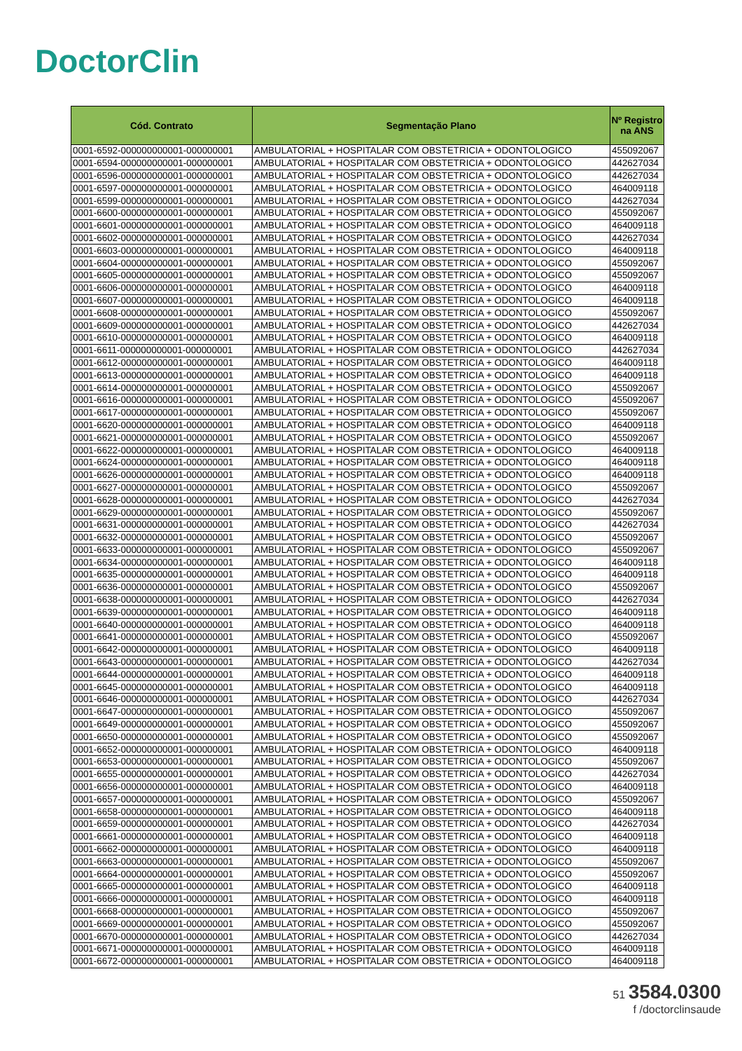DoctorClin
| Cód. Contrato | Segmentação Plano | Nº Registro na ANS |
| --- | --- | --- |
| 0001-6592-000000000001-000000001 | AMBULATORIAL + HOSPITALAR COM OBSTETRICIA + ODONTOLOGICO | 455092067 |
| 0001-6594-000000000001-000000001 | AMBULATORIAL + HOSPITALAR COM OBSTETRICIA + ODONTOLOGICO | 442627034 |
| 0001-6596-000000000001-000000001 | AMBULATORIAL + HOSPITALAR COM OBSTETRICIA + ODONTOLOGICO | 442627034 |
| 0001-6597-000000000001-000000001 | AMBULATORIAL + HOSPITALAR COM OBSTETRICIA + ODONTOLOGICO | 464009118 |
| 0001-6599-000000000001-000000001 | AMBULATORIAL + HOSPITALAR COM OBSTETRICIA + ODONTOLOGICO | 442627034 |
| 0001-6600-000000000001-000000001 | AMBULATORIAL + HOSPITALAR COM OBSTETRICIA + ODONTOLOGICO | 455092067 |
| 0001-6601-000000000001-000000001 | AMBULATORIAL + HOSPITALAR COM OBSTETRICIA + ODONTOLOGICO | 464009118 |
| 0001-6602-000000000001-000000001 | AMBULATORIAL + HOSPITALAR COM OBSTETRICIA + ODONTOLOGICO | 442627034 |
| 0001-6603-000000000001-000000001 | AMBULATORIAL + HOSPITALAR COM OBSTETRICIA + ODONTOLOGICO | 464009118 |
| 0001-6604-000000000001-000000001 | AMBULATORIAL + HOSPITALAR COM OBSTETRICIA + ODONTOLOGICO | 455092067 |
| 0001-6605-000000000001-000000001 | AMBULATORIAL + HOSPITALAR COM OBSTETRICIA + ODONTOLOGICO | 455092067 |
| 0001-6606-000000000001-000000001 | AMBULATORIAL + HOSPITALAR COM OBSTETRICIA + ODONTOLOGICO | 464009118 |
| 0001-6607-000000000001-000000001 | AMBULATORIAL + HOSPITALAR COM OBSTETRICIA + ODONTOLOGICO | 464009118 |
| 0001-6608-000000000001-000000001 | AMBULATORIAL + HOSPITALAR COM OBSTETRICIA + ODONTOLOGICO | 455092067 |
| 0001-6609-000000000001-000000001 | AMBULATORIAL + HOSPITALAR COM OBSTETRICIA + ODONTOLOGICO | 442627034 |
| 0001-6610-000000000001-000000001 | AMBULATORIAL + HOSPITALAR COM OBSTETRICIA + ODONTOLOGICO | 464009118 |
| 0001-6611-000000000001-000000001 | AMBULATORIAL + HOSPITALAR COM OBSTETRICIA + ODONTOLOGICO | 442627034 |
| 0001-6612-000000000001-000000001 | AMBULATORIAL + HOSPITALAR COM OBSTETRICIA + ODONTOLOGICO | 464009118 |
| 0001-6613-000000000001-000000001 | AMBULATORIAL + HOSPITALAR COM OBSTETRICIA + ODONTOLOGICO | 464009118 |
| 0001-6614-000000000001-000000001 | AMBULATORIAL + HOSPITALAR COM OBSTETRICIA + ODONTOLOGICO | 455092067 |
| 0001-6616-000000000001-000000001 | AMBULATORIAL + HOSPITALAR COM OBSTETRICIA + ODONTOLOGICO | 455092067 |
| 0001-6617-000000000001-000000001 | AMBULATORIAL + HOSPITALAR COM OBSTETRICIA + ODONTOLOGICO | 455092067 |
| 0001-6620-000000000001-000000001 | AMBULATORIAL + HOSPITALAR COM OBSTETRICIA + ODONTOLOGICO | 464009118 |
| 0001-6621-000000000001-000000001 | AMBULATORIAL + HOSPITALAR COM OBSTETRICIA + ODONTOLOGICO | 455092067 |
| 0001-6622-000000000001-000000001 | AMBULATORIAL + HOSPITALAR COM OBSTETRICIA + ODONTOLOGICO | 464009118 |
| 0001-6624-000000000001-000000001 | AMBULATORIAL + HOSPITALAR COM OBSTETRICIA + ODONTOLOGICO | 464009118 |
| 0001-6626-000000000001-000000001 | AMBULATORIAL + HOSPITALAR COM OBSTETRICIA + ODONTOLOGICO | 464009118 |
| 0001-6627-000000000001-000000001 | AMBULATORIAL + HOSPITALAR COM OBSTETRICIA + ODONTOLOGICO | 455092067 |
| 0001-6628-000000000001-000000001 | AMBULATORIAL + HOSPITALAR COM OBSTETRICIA + ODONTOLOGICO | 442627034 |
| 0001-6629-000000000001-000000001 | AMBULATORIAL + HOSPITALAR COM OBSTETRICIA + ODONTOLOGICO | 455092067 |
| 0001-6631-000000000001-000000001 | AMBULATORIAL + HOSPITALAR COM OBSTETRICIA + ODONTOLOGICO | 442627034 |
| 0001-6632-000000000001-000000001 | AMBULATORIAL + HOSPITALAR COM OBSTETRICIA + ODONTOLOGICO | 455092067 |
| 0001-6633-000000000001-000000001 | AMBULATORIAL + HOSPITALAR COM OBSTETRICIA + ODONTOLOGICO | 455092067 |
| 0001-6634-000000000001-000000001 | AMBULATORIAL + HOSPITALAR COM OBSTETRICIA + ODONTOLOGICO | 464009118 |
| 0001-6635-000000000001-000000001 | AMBULATORIAL + HOSPITALAR COM OBSTETRICIA + ODONTOLOGICO | 464009118 |
| 0001-6636-000000000001-000000001 | AMBULATORIAL + HOSPITALAR COM OBSTETRICIA + ODONTOLOGICO | 455092067 |
| 0001-6638-000000000001-000000001 | AMBULATORIAL + HOSPITALAR COM OBSTETRICIA + ODONTOLOGICO | 442627034 |
| 0001-6639-000000000001-000000001 | AMBULATORIAL + HOSPITALAR COM OBSTETRICIA + ODONTOLOGICO | 464009118 |
| 0001-6640-000000000001-000000001 | AMBULATORIAL + HOSPITALAR COM OBSTETRICIA + ODONTOLOGICO | 464009118 |
| 0001-6641-000000000001-000000001 | AMBULATORIAL + HOSPITALAR COM OBSTETRICIA + ODONTOLOGICO | 455092067 |
| 0001-6642-000000000001-000000001 | AMBULATORIAL + HOSPITALAR COM OBSTETRICIA + ODONTOLOGICO | 464009118 |
| 0001-6643-000000000001-000000001 | AMBULATORIAL + HOSPITALAR COM OBSTETRICIA + ODONTOLOGICO | 442627034 |
| 0001-6644-000000000001-000000001 | AMBULATORIAL + HOSPITALAR COM OBSTETRICIA + ODONTOLOGICO | 464009118 |
| 0001-6645-000000000001-000000001 | AMBULATORIAL + HOSPITALAR COM OBSTETRICIA + ODONTOLOGICO | 464009118 |
| 0001-6646-000000000001-000000001 | AMBULATORIAL + HOSPITALAR COM OBSTETRICIA + ODONTOLOGICO | 442627034 |
| 0001-6647-000000000001-000000001 | AMBULATORIAL + HOSPITALAR COM OBSTETRICIA + ODONTOLOGICO | 455092067 |
| 0001-6649-000000000001-000000001 | AMBULATORIAL + HOSPITALAR COM OBSTETRICIA + ODONTOLOGICO | 455092067 |
| 0001-6650-000000000001-000000001 | AMBULATORIAL + HOSPITALAR COM OBSTETRICIA + ODONTOLOGICO | 455092067 |
| 0001-6652-000000000001-000000001 | AMBULATORIAL + HOSPITALAR COM OBSTETRICIA + ODONTOLOGICO | 464009118 |
| 0001-6653-000000000001-000000001 | AMBULATORIAL + HOSPITALAR COM OBSTETRICIA + ODONTOLOGICO | 455092067 |
| 0001-6655-000000000001-000000001 | AMBULATORIAL + HOSPITALAR COM OBSTETRICIA + ODONTOLOGICO | 442627034 |
| 0001-6656-000000000001-000000001 | AMBULATORIAL + HOSPITALAR COM OBSTETRICIA + ODONTOLOGICO | 464009118 |
| 0001-6657-000000000001-000000001 | AMBULATORIAL + HOSPITALAR COM OBSTETRICIA + ODONTOLOGICO | 455092067 |
| 0001-6658-000000000001-000000001 | AMBULATORIAL + HOSPITALAR COM OBSTETRICIA + ODONTOLOGICO | 464009118 |
| 0001-6659-000000000001-000000001 | AMBULATORIAL + HOSPITALAR COM OBSTETRICIA + ODONTOLOGICO | 442627034 |
| 0001-6661-000000000001-000000001 | AMBULATORIAL + HOSPITALAR COM OBSTETRICIA + ODONTOLOGICO | 464009118 |
| 0001-6662-000000000001-000000001 | AMBULATORIAL + HOSPITALAR COM OBSTETRICIA + ODONTOLOGICO | 464009118 |
| 0001-6663-000000000001-000000001 | AMBULATORIAL + HOSPITALAR COM OBSTETRICIA + ODONTOLOGICO | 455092067 |
| 0001-6664-000000000001-000000001 | AMBULATORIAL + HOSPITALAR COM OBSTETRICIA + ODONTOLOGICO | 455092067 |
| 0001-6665-000000000001-000000001 | AMBULATORIAL + HOSPITALAR COM OBSTETRICIA + ODONTOLOGICO | 464009118 |
| 0001-6666-000000000001-000000001 | AMBULATORIAL + HOSPITALAR COM OBSTETRICIA + ODONTOLOGICO | 464009118 |
| 0001-6668-000000000001-000000001 | AMBULATORIAL + HOSPITALAR COM OBSTETRICIA + ODONTOLOGICO | 455092067 |
| 0001-6669-000000000001-000000001 | AMBULATORIAL + HOSPITALAR COM OBSTETRICIA + ODONTOLOGICO | 455092067 |
| 0001-6670-000000000001-000000001 | AMBULATORIAL + HOSPITALAR COM OBSTETRICIA + ODONTOLOGICO | 442627034 |
| 0001-6671-000000000001-000000001 | AMBULATORIAL + HOSPITALAR COM OBSTETRICIA + ODONTOLOGICO | 464009118 |
| 0001-6672-000000000001-000000001 | AMBULATORIAL + HOSPITALAR COM OBSTETRICIA + ODONTOLOGICO | 464009118 |
51 3584.0300
f /doctorclinsaude